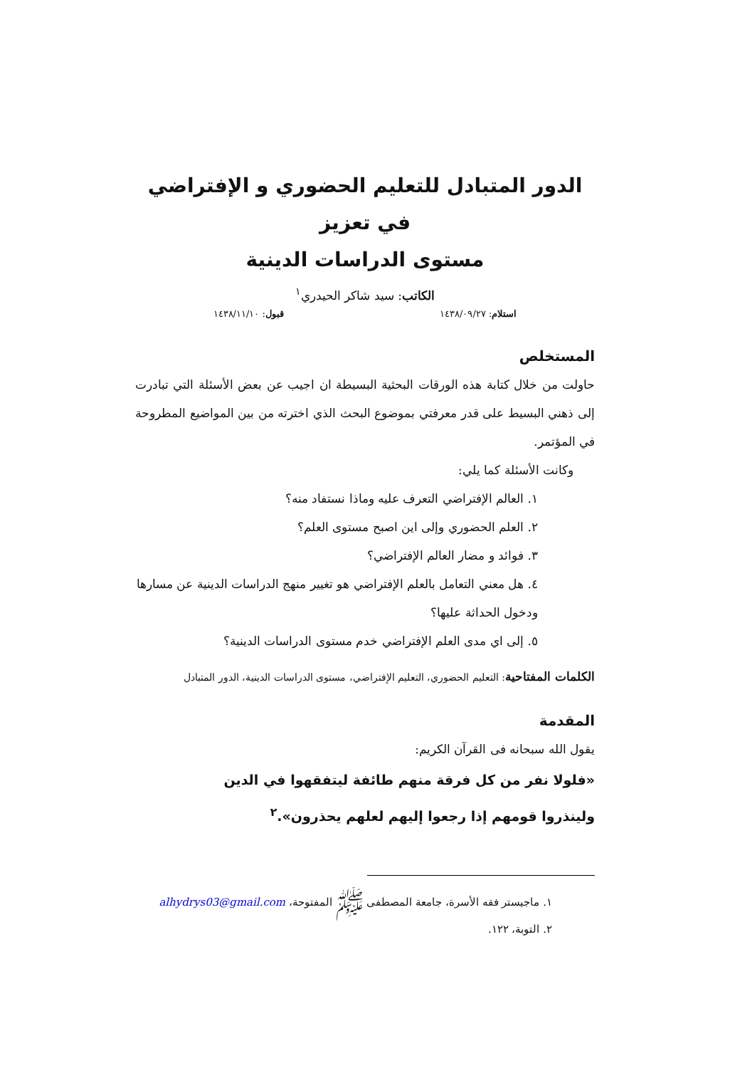الدور المتبادل للتعليم الحضوري و الإفتراضي في تعزيز
مستوى الدراسات الدينية
الكاتب: سيد شاكر الحيدري<sup>١</sup>
استلام: ١٤٣٨/٠٩/٢٧ قبول: ١٤٣٨/١١/١٠
المستخلص
حاولت من خلال كتابة هذه الورقات البحثية البسيطة ان اجيب عن بعض الأسئلة التي تبادرت إلى ذهني البسيط على قدر معرفتي بموضوع البحث الذي اخترته من بين المواضيع المطروحة في المؤتمر.
وكانت الأسئلة كما يلي:
١. العالم الإفتراضي التعرف عليه وماذا نستفاد منه؟
٢. العلم الحضوري وإلى اين اصبح مستوى العلم؟
٣. فوائد و مضار العالم الإفتراضي؟
٤. هل معني التعامل بالعلم الإفتراضي هو تغيير منهج الدراسات الدينية عن مسارها ودخول الحداثة عليها؟
٥. إلى اي مدى العلم الإفتراضي خدم مستوى الدراسات الدينية؟
الكلمات المفتاحية: التعليم الحضوري، التعليم الإفتراضي، مستوى الدراسات الدينية، الدور المتبادل
المقدمة
يقول الله سبحانه فى القرآن الكريم:
«فلولا نفر من كل فرقة منهم طائفة ليتفقهوا في الدين ولينذروا قومهم إذا رجعوا إليهم لعلهم يحذرون».<sup>٢</sup>
١. ماجيستر فقه الأسرة، جامعة المصطفى ﷺ المفتوحة، alhydrys03@gmail.com
٢. التوبة، ١٢٢.